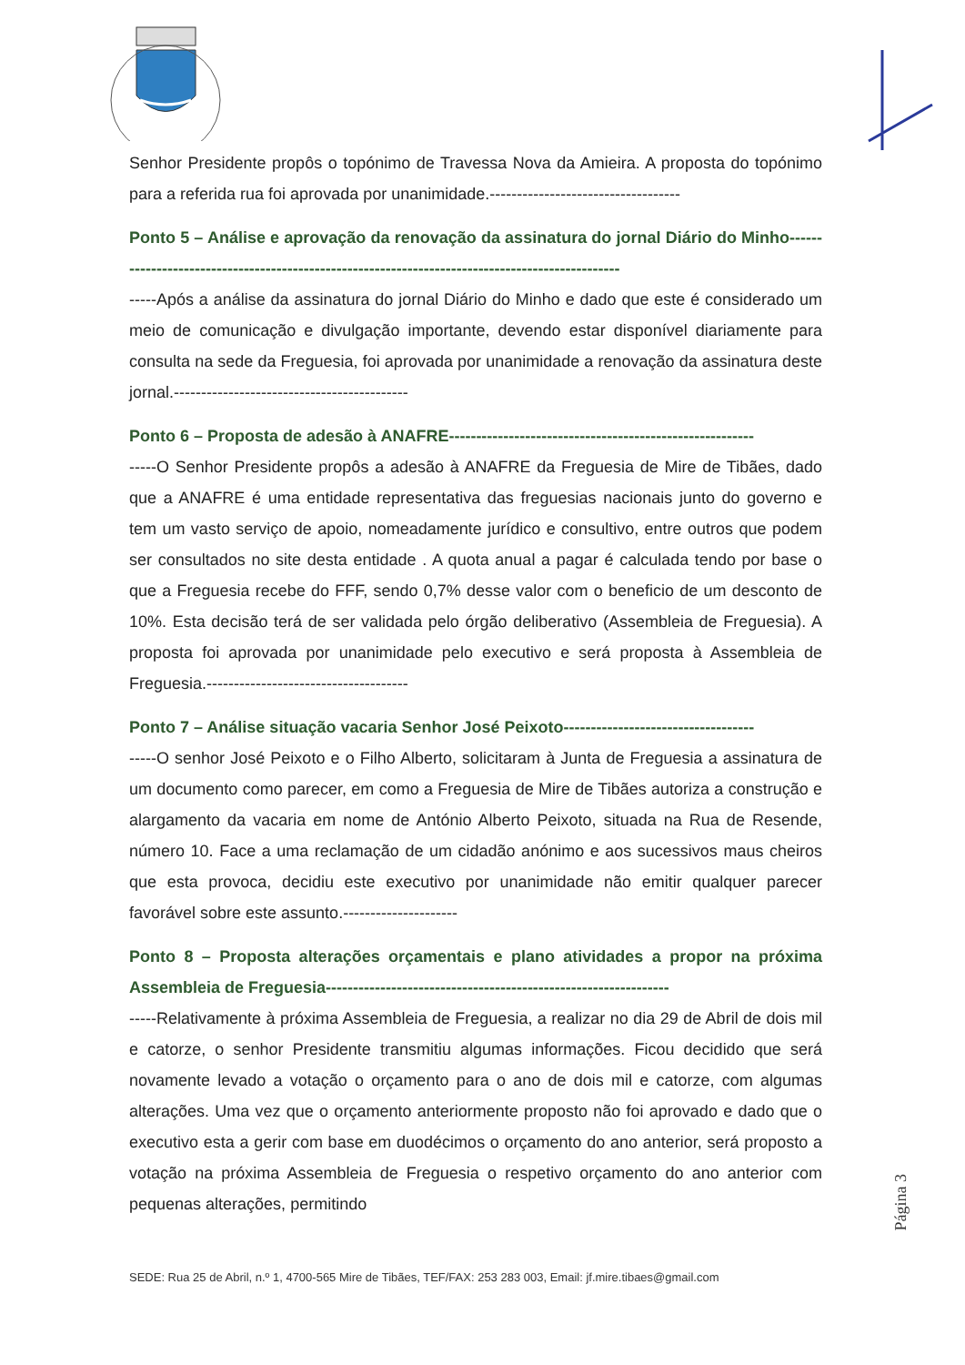Senhor Presidente propôs o topónimo de Travessa Nova da Amieira. A proposta do topónimo para a referida rua foi aprovada por unanimidade.-----------------------------------
Ponto 5 – Análise e aprovação da renovação da assinatura do jornal Diário do Minho------------------------------------------------------------------------------------------------
-----Após a análise da assinatura do jornal Diário do Minho e dado que este é considerado um meio de comunicação e divulgação importante, devendo estar disponível diariamente para consulta na sede da Freguesia, foi aprovada por unanimidade a renovação da assinatura deste jornal.-------------------------------------------
Ponto 6 – Proposta de adesão à ANAFRE--------------------------------------------------------
-----O Senhor Presidente propôs a adesão à ANAFRE da Freguesia de Mire de Tibães, dado que a ANAFRE é uma entidade representativa das freguesias nacionais junto do governo e tem um vasto serviço de apoio, nomeadamente jurídico e consultivo, entre outros que podem ser consultados no site desta entidade . A quota anual a pagar é calculada tendo por base o que a Freguesia recebe do FFF, sendo 0,7% desse valor com o beneficio de um desconto de 10%. Esta decisão terá de ser validada pelo órgão deliberativo (Assembleia de Freguesia). A proposta foi aprovada por unanimidade pelo executivo e será proposta à Assembleia de Freguesia.-------------------------------------
Ponto 7 – Análise situação vacaria Senhor José Peixoto-----------------------------------
-----O senhor José Peixoto e o Filho Alberto, solicitaram à Junta de Freguesia a assinatura de um documento como parecer, em como a Freguesia de Mire de Tibães autoriza a construção e alargamento da vacaria em nome de António Alberto Peixoto, situada na Rua de Resende, número 10. Face a uma reclamação de um cidadão anónimo e aos sucessivos maus cheiros que esta provoca, decidiu este executivo por unanimidade não emitir qualquer parecer favorável sobre este assunto.---------------------
Ponto 8 – Proposta alterações orçamentais e plano atividades a propor na próxima Assembleia de Freguesia---------------------------------------------------------------
-----Relativamente à próxima Assembleia de Freguesia, a realizar no dia 29 de Abril de dois mil e catorze, o senhor Presidente transmitiu algumas informações. Ficou decidido que será novamente levado a votação o orçamento para o ano de dois mil e catorze, com algumas alterações. Uma vez que o orçamento anteriormente proposto não foi aprovado e dado que o executivo esta a gerir com base em duodécimos o orçamento do ano anterior, será proposto a votação na próxima Assembleia de Freguesia o respetivo orçamento do ano anterior com pequenas alterações, permitindo
Página 3
SEDE: Rua 25 de Abril, n.º 1, 4700-565 Mire de Tibães, TEF/FAX: 253 283 003, Email: jf.mire.tibaes@gmail.com